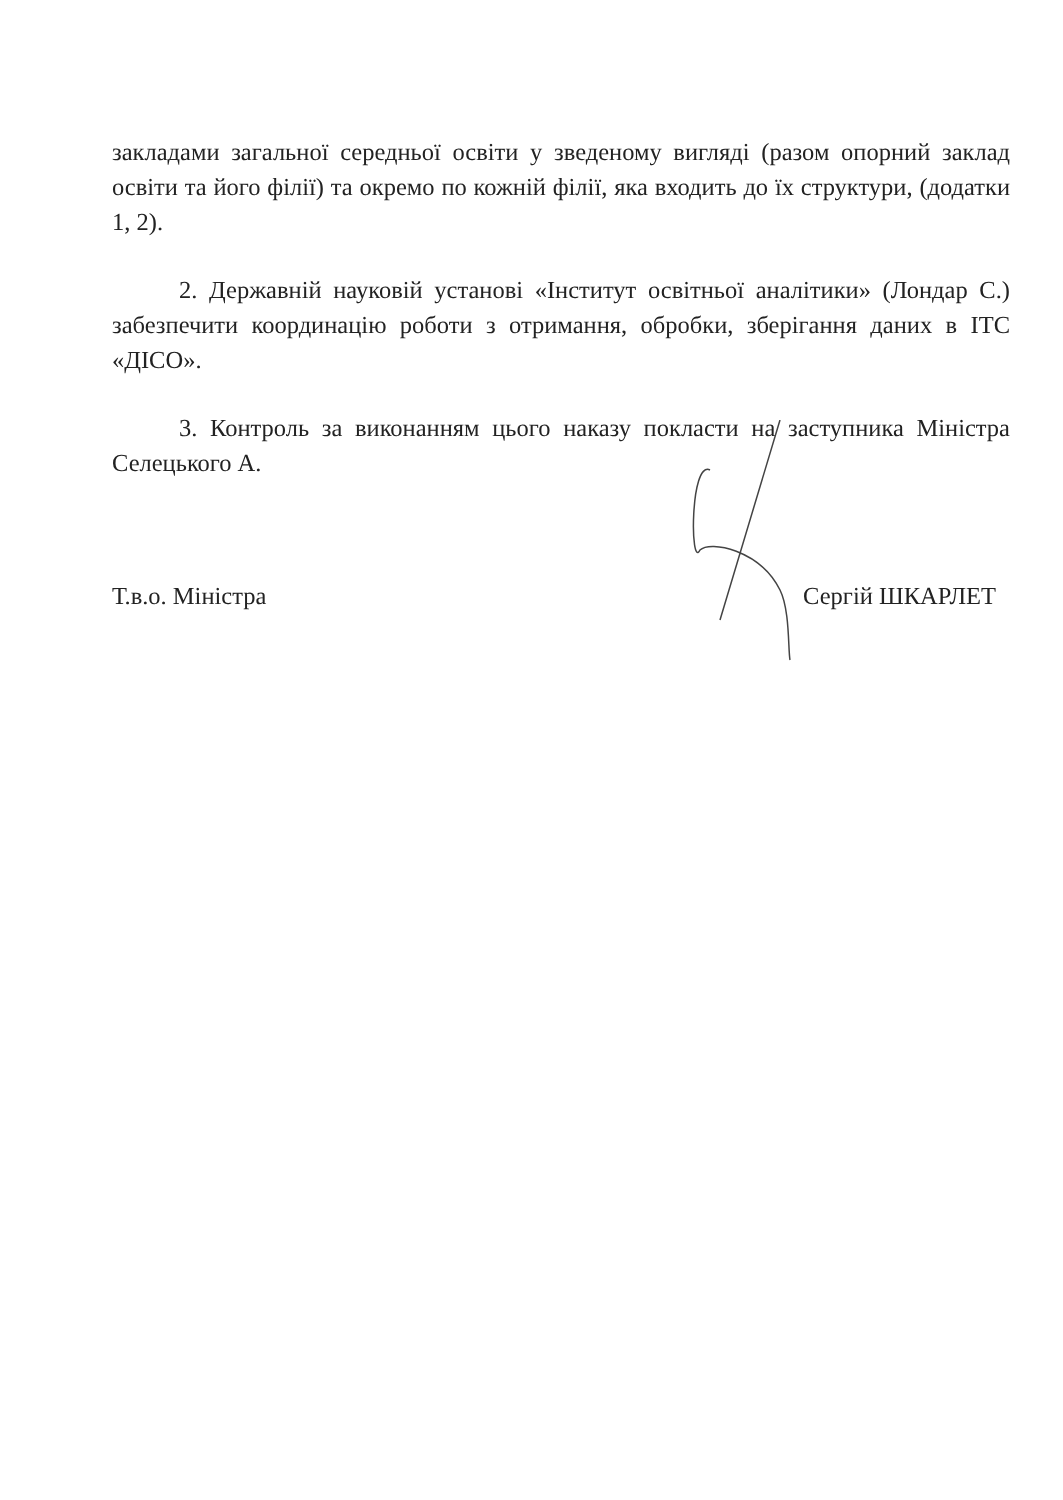закладами загальної середньої освіти у зведеному вигляді (разом опорний заклад освіти та його філії) та окремо по кожній філії, яка входить до їх структури, (додатки 1, 2).
2. Державній науковій установі «Інститут освітньої аналітики» (Лондар С.) забезпечити координацію роботи з отримання, обробки, зберігання даних в ІТС «ДІСО».
3. Контроль за виконанням цього наказу покласти на заступника Міністра Селецького А.
Т.в.о. Міністра Сергій ШКАРЛЕТ